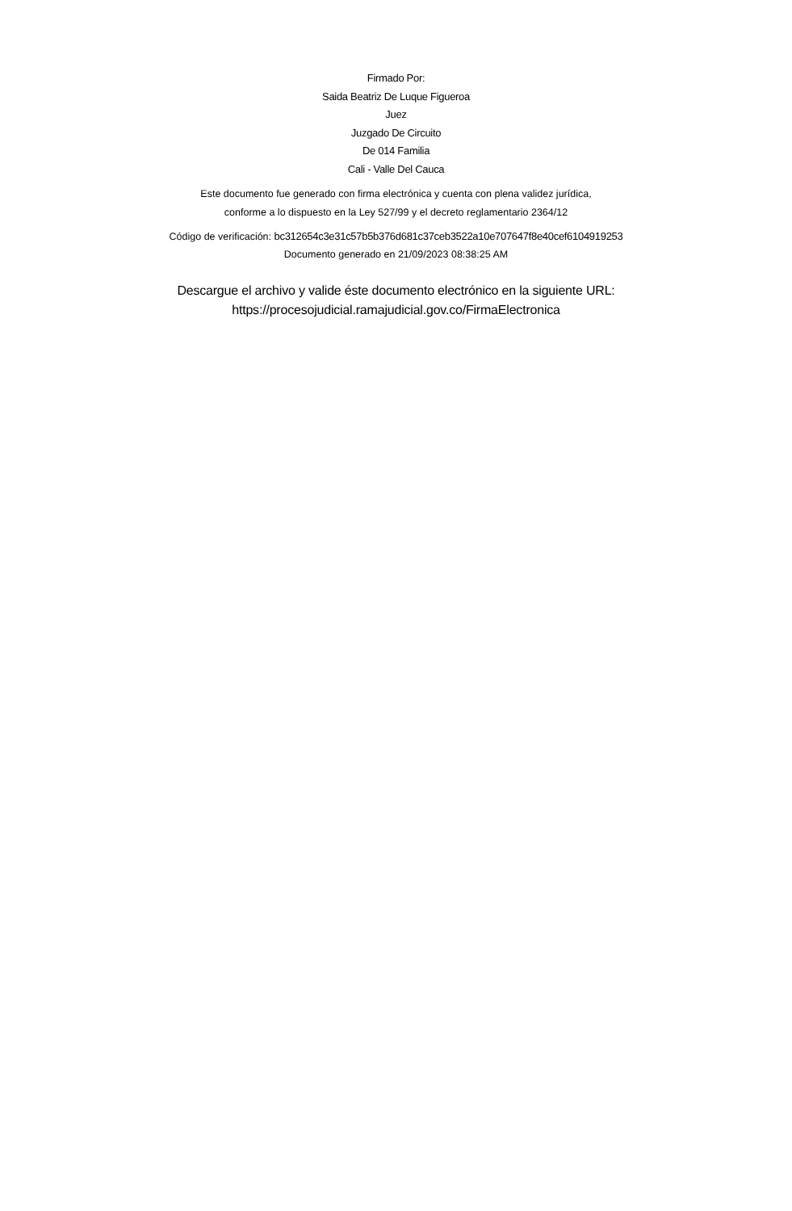Firmado Por:
Saida Beatriz De Luque Figueroa
Juez
Juzgado De Circuito
De 014 Familia
Cali - Valle Del Cauca
Este documento fue generado con firma electrónica y cuenta con plena validez jurídica,
conforme a lo dispuesto en la Ley 527/99 y el decreto reglamentario 2364/12
Código de verificación: bc312654c3e31c57b5b376d681c37ceb3522a10e707647f8e40cef6104919253
Documento generado en 21/09/2023 08:38:25 AM
Descargue el archivo y valide éste documento electrónico en la siguiente URL:
https://procesojudicial.ramajudicial.gov.co/FirmaElectronica